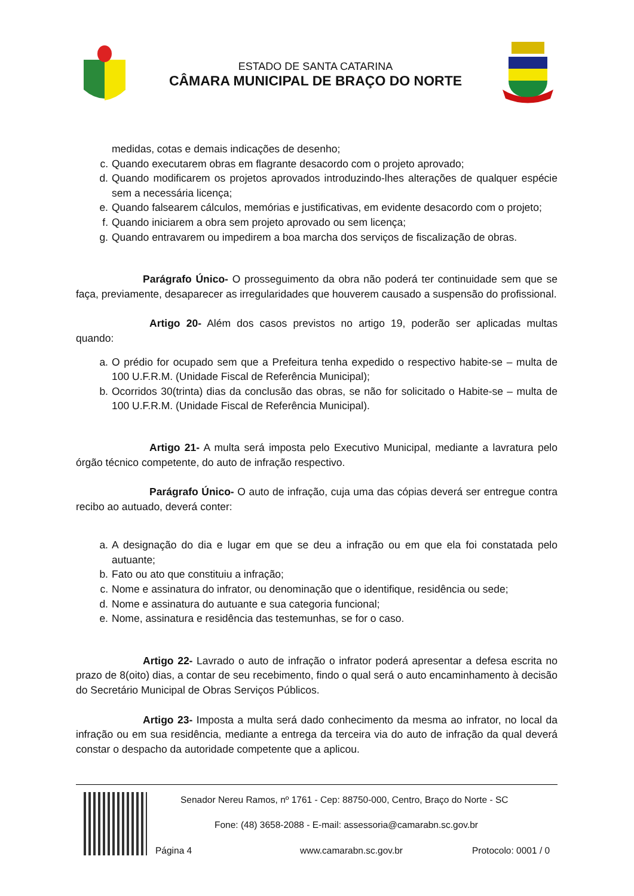ESTADO DE SANTA CATARINA
CÂMARA MUNICIPAL DE BRAÇO DO NORTE
medidas, cotas e demais indicações de desenho;
c. Quando executarem obras em flagrante desacordo com o projeto aprovado;
d. Quando modificarem os projetos aprovados introduzindo-lhes alterações de qualquer espécie sem a necessária licença;
e. Quando falsearem cálculos, memórias e justificativas, em evidente desacordo com o projeto;
f. Quando iniciarem a obra sem projeto aprovado ou sem licença;
g. Quando entravarem ou impedirem a boa marcha dos serviços de fiscalização de obras.
Parágrafo Único- O prosseguimento da obra não poderá ter continuidade sem que se faça, previamente, desaparecer as irregularidades que houverem causado a suspensão do profissional.
Artigo 20- Além dos casos previstos no artigo 19, poderão ser aplicadas multas quando:
a. O prédio for ocupado sem que a Prefeitura tenha expedido o respectivo habite-se – multa de 100 U.F.R.M. (Unidade Fiscal de Referência Municipal);
b. Ocorridos 30(trinta) dias da conclusão das obras, se não for solicitado o Habite-se – multa de 100 U.F.R.M. (Unidade Fiscal de Referência Municipal).
Artigo 21- A multa será imposta pelo Executivo Municipal, mediante a lavratura pelo órgão técnico competente, do auto de infração respectivo.
Parágrafo Único- O auto de infração, cuja uma das cópias deverá ser entregue contra recibo ao autuado, deverá conter:
a. A designação do dia e lugar em que se deu a infração ou em que ela foi constatada pelo autuante;
b. Fato ou ato que constituiu a infração;
c. Nome e assinatura do infrator, ou denominação que o identifique, residência ou sede;
d. Nome e assinatura do autuante e sua categoria funcional;
e. Nome, assinatura e residência das testemunhas, se for o caso.
Artigo 22- Lavrado o auto de infração o infrator poderá apresentar a defesa escrita no prazo de 8(oito) dias, a contar de seu recebimento, findo o qual será o auto encaminhamento à decisão do Secretário Municipal de Obras Serviços Públicos.
Artigo 23- Imposta a multa será dado conhecimento da mesma ao infrator, no local da infração ou em sua residência, mediante a entrega da terceira via do auto de infração da qual deverá constar o despacho da autoridade competente que a aplicou.
Senador Nereu Ramos, nº 1761 - Cep: 88750-000, Centro, Braço do Norte - SC
Fone: (48) 3658-2088 - E-mail: assessoria@camarabn.sc.gov.br
Página 4 www.camarabn.sc.gov.br Protocolo: 0001 / 0